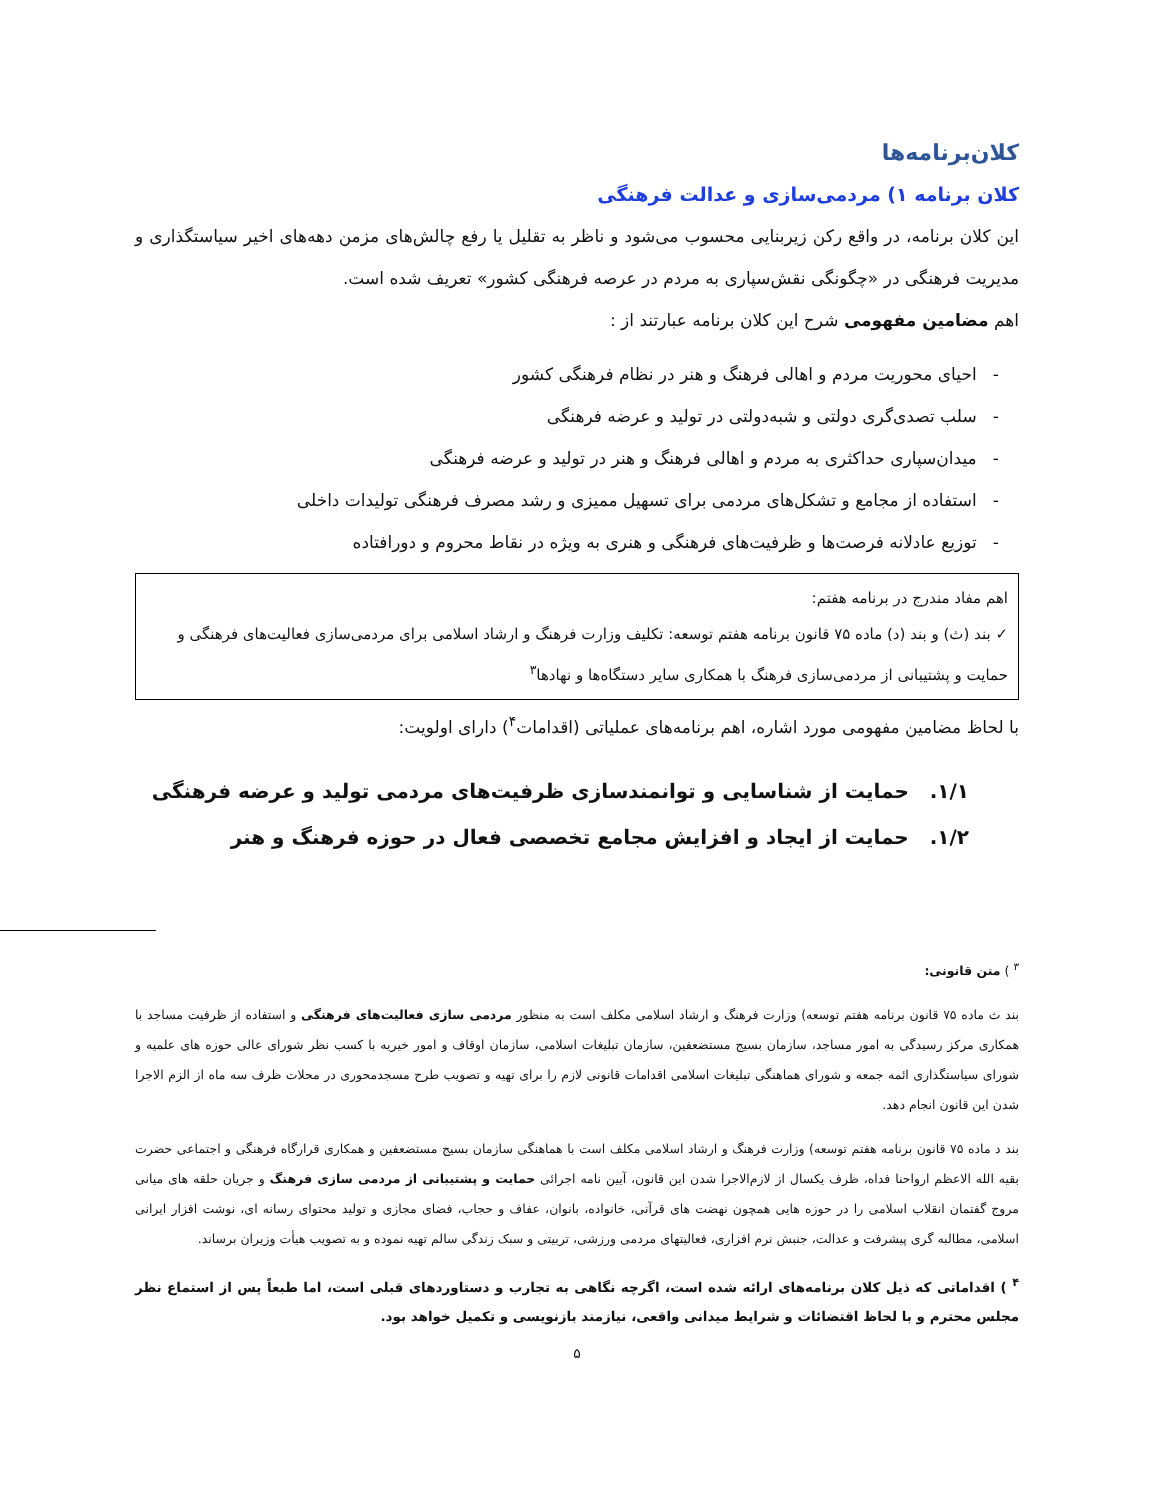کلان‌برنامه‌ها
کلان برنامه ۱) مردمی‌سازی و عدالت فرهنگی
این کلان برنامه، در واقع رکن زیربنایی محسوب می‌شود و ناظر به تقلیل یا رفع چالش‌های مزمن دهه‌های اخیر سیاستگذاری و مدیریت فرهنگی در «چگونگی نقش‌سپاری به مردم در عرصه فرهنگی کشور» تعریف شده است.
اهم مضامین مفهومی شرح این کلان برنامه عبارتند از :
- احیای محوریت مردم و اهالی فرهنگ و هنر در نظام فرهنگی کشور
- سلب تصدی‌گری دولتی و شبه‌دولتی در تولید و عرضه فرهنگی
- میدان‌سپاری حداکثری به مردم و اهالی فرهنگ و هنر در تولید و عرضه فرهنگی
- استفاده از مجامع و تشکل‌های مردمی برای تسهیل ممیزی و رشد مصرف فرهنگی تولیدات داخلی
- توزیع عادلانه فرصت‌ها و ظرفیت‌های فرهنگی و هنری به ویژه در نقاط محروم و دورافتاده
اهم مفاد مندرج در برنامه هفتم:
✓ بند (ث) و بند (د) ماده ۷۵ قانون برنامه هفتم توسعه: تکلیف وزارت فرهنگ و ارشاد اسلامی برای مردمی‌سازی فعالیت‌های فرهنگی و حمایت و پشتیبانی از مردمی‌سازی فرهنگ با همکاری سایر دستگاه‌ها و نهادها<sup>۳</sup>
با لحاظ مضامین مفهومی مورد اشاره، اهم برنامه‌های عملیاتی (اقدامات<sup>۴</sup>) دارای اولویت:
۱/۱. حمایت از شناسایی و توانمندسازی ظرفیت‌های مردمی تولید و عرضه فرهنگی
۱/۲. حمایت از ایجاد و افزایش مجامع تخصصی فعال در حوزه فرهنگ و هنر
<sup>۳</sup> ) متن قانونی:
بند ث ماده ۷۵ قانون برنامه هفتم توسعه) وزارت فرهنگ و ارشاد اسلامی مکلف است به منظور مردمی سازی فعالیت‌های فرهنگی و استفاده از ظرفیت مساجد با همکاری مرکز رسیدگی به امور مساجد، سازمان بسیج مستضعفین، سازمان تبلیغات اسلامی، سازمان اوقاف و امور خیریه با کسب نظر شورای عالی حوزه های علمیه و شورای سیاستگذاری ائمه جمعه و شورای هماهنگی تبلیغات اسلامی اقدامات قانونی لازم را برای تهیه و تصویب طرح مسجدمحوری در محلات ظرف سه ماه از الزم الاجرا شدن این قانون انجام دهد.
بند د ماده ۷۵ قانون برنامه هفتم توسعه) وزارت فرهنگ و ارشاد اسلامی مکلف است با هماهنگی سازمان بسیج مستضعفین و همکاری قرارگاه فرهنگی و اجتماعی حضرت بقیه الله الاعظم ارواحنا فداه، ظرف یکسال از لازم‌الاجرا شدن این قانون، آیین نامه اجرائی حمایت و پشتیبانی از مردمی سازی فرهنگ و جریان حلقه های میانی مروج گفتمان انقلاب اسلامی را در حوزه هایی همچون نهضت های قرآنی، خانواده، بانوان، عفاف و حجاب، فضای مجازی و تولید محتوای رسانه ای، نوشت افزار ایرانی اسلامی، مطالبه گری پیشرفت و عدالت، جنبش نرم افزاری، فعالیتهای مردمی ورزشی، تربیتی و سبک زندگی سالم تهیه نموده و به تصویب هیأت وزیران برساند.
<sup>۴</sup> ) اقداماتی که ذیل کلان برنامه‌های ارائه شده است، اگرچه نگاهی به تجارب و دستاوردهای قبلی است، اما طبعاً پس از استماع نظر مجلس محترم و با لحاظ اقتضائات و شرایط میدانی واقعی، نیازمند بازنویسی و تکمیل خواهد بود.
۵